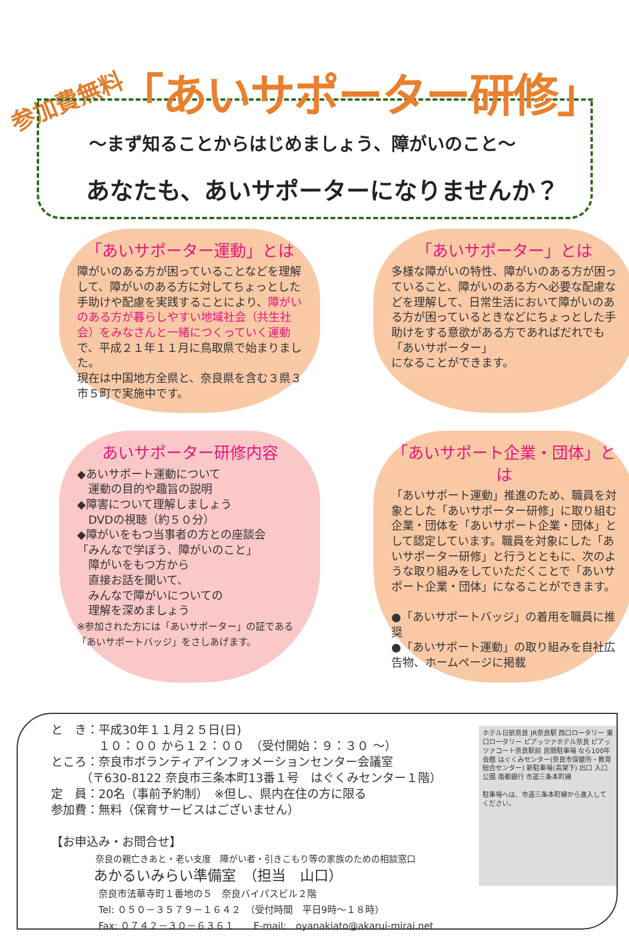参加費無料
「あいサポーター研修」
～まず知ることからはじめましょう、障がいのこと～
あなたも、あいサポーターになりませんか？
「あいサポーター運動」とは
障がいのある方が困っていることなどを理解して、障がいのある方に対してちょっとした手助けや配慮を実践することにより、障がいのある方が暮らしやすい地域社会（共生社会）をみなさんと一緒につくっていく運動で、平成２１年１１月に鳥取県で始まりました。
現在は中国地方全県と、奈良県を含む３県３市５町で実施中です。
「あいサポーター」とは
多様な障がいの特性、障がいのある方が困っていること、障がいのある方へ必要な配慮などを理解して、日常生活において障がいのある方が困っているときなどにちょっとした手助けをする意欲がある方であればだれでも「あいサポーター」
になることができます。
あいサポーター研修内容
◆あいサポート運動について
　運動の目的や趣旨の説明
◆障害について理解しましょう
　DVDの視聴（約５０分）
◆障がいをもつ当事者の方との座談会
「みんなで学ぼう、障がいのこと」
　障がいをもつ方から
　直接お話を聞いて、
　みんなで障がいについての
　理解を深めましょう
※参加された方には「あいサポーター」の証である「あいサポートバッジ」をさしあげます。
「あいサポート企業・団体」とは
「あいサポート運動」推進のため、職員を対象とした「あいサポーター研修」に取り組む企業・団体を「あいサポート企業・団体」として認定しています。職員を対象にした「あいサポーター研修」と行うとともに、次のような取り組みをしていただくことで「あいサポート企業・団体」になることができます。
●「あいサポートバッジ」の着用を職員に推奨
●「あいサポート運動」の取り組みを自社広告物、ホームページに掲載
と　き：平成30年１１月２５日(日)
　　　　１０：００ から１２：００　（受付開始：９：３０ ～）
ところ：奈良市ボランティアインフォメーションセンター会議室
　　　（〒630-8122 奈良市三条本町13番１号　はぐくみセンター１階）
定　員：20名（事前予約制）　※但し、県内在住の方に限る
参加費：無料（保育サービスはございません）
【お申込み・お問合せ】
　　　　　奈良の親亡きあと・老い支度　障がい者・引きこもり等の家族のための相談窓口
　　　あかるいみらい準備室　（担当　山口）
　　　　　奈良市法華寺町１番地の５　奈良バイパスビル２階
　　　　　Tel: ０５０－３５７９－１６４２　（受付時間　平日9時～１８時）
　　　　　Fax: ０７４２－３０－６３６１　　E-mail:　oyanakiato@akarui-mirai.net
ホテル日航奈良 JR奈良駅 西口ロータリー 東口ロータリー ピアッツァホテル奈良 ピアッツァコート奈良駅前 民間駐車場 なら100年会館 はぐくみセンター(奈良市保健所・教育総合センター) 新駐車場(高架下) 出口 入口 公園 南都銀行 市道三条本町線
駐車場へは、市道三条本町線から進入してください。